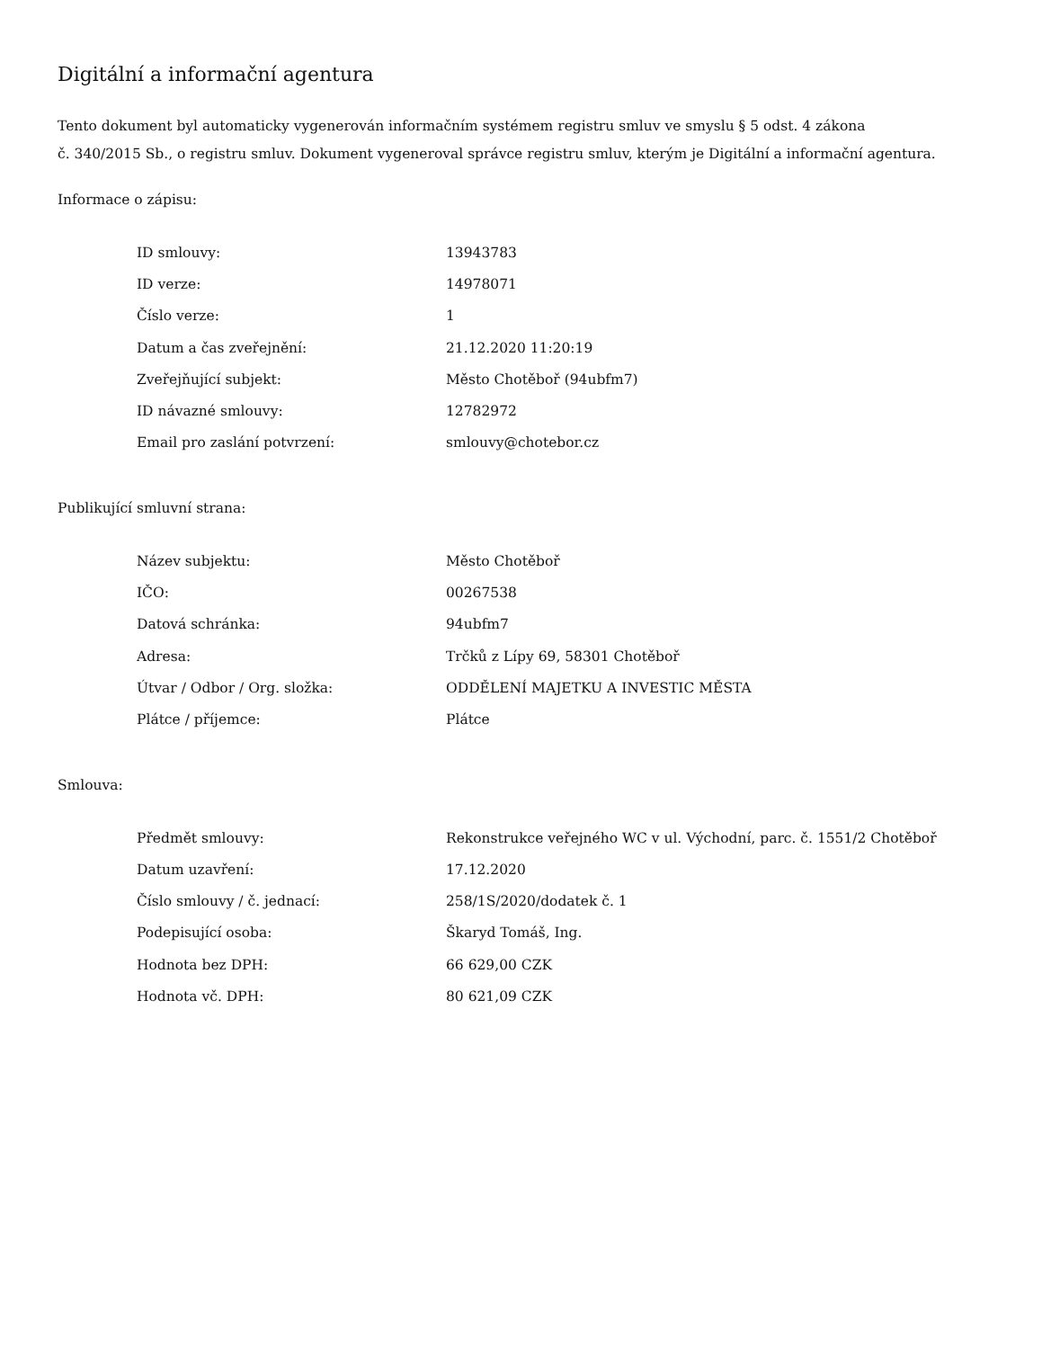Digitální a informační agentura
Tento dokument byl automaticky vygenerován informačním systémem registru smluv ve smyslu § 5 odst. 4 zákona
č. 340/2015 Sb., o registru smluv. Dokument vygeneroval správce registru smluv, kterým je Digitální a informační agentura.
Informace o zápisu:
| ID smlouvy: | 13943783 |
| ID verze: | 14978071 |
| Číslo verze: | 1 |
| Datum a čas zveřejnění: | 21.12.2020 11:20:19 |
| Zveřejňující subjekt: | Město Chotěboř (94ubfm7) |
| ID návazné smlouvy: | 12782972 |
| Email pro zaslání potvrzení: | smlouvy@chotebor.cz |
Publikující smluvní strana:
| Název subjektu: | Město Chotěboř |
| IČO: | 00267538 |
| Datová schránka: | 94ubfm7 |
| Adresa: | Trčků z Lípy 69, 58301 Chotěboř |
| Útvar / Odbor / Org. složka: | ODDĚLENÍ MAJETKU A INVESTIC MĚSTA |
| Plátce / příjemce: | Plátce |
Smlouva:
| Předmět smlouvy: | Rekonstrukce veřejného WC v ul. Východní, parc. č. 1551/2 Chotěboř |
| Datum uzavření: | 17.12.2020 |
| Číslo smlouvy / č. jednací: | 258/1S/2020/dodatek č. 1 |
| Podepisující osoba: | Škaryd Tomáš, Ing. |
| Hodnota bez DPH: | 66 629,00 CZK |
| Hodnota vč. DPH: | 80 621,09 CZK |